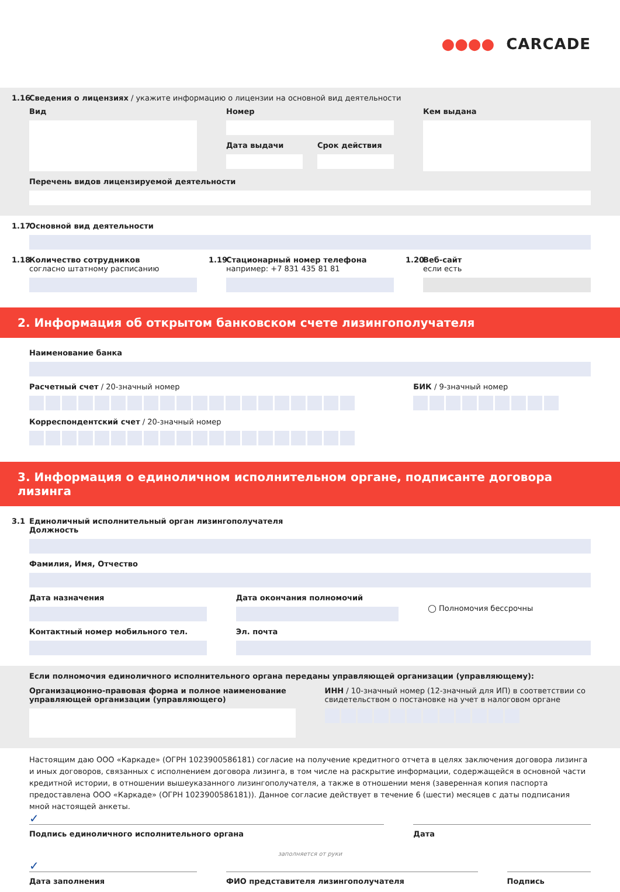●●●● CARCADE
1.16 Сведения о лицензиях / укажите информацию о лицензии на основной вид деятельности
Вид Номер
Дата выдачи Срок действия
Кем выдана
Перечень видов лицензируемой деятельности
1.17 Основной вид деятельности
1.18 Количество сотрудников
согласно штатному расписанию
1.19 Стационарный номер телефона
например: +7 831 435 81 81
1.20 Веб-сайт
если есть
2. Информация об открытом банковском счете лизингополучателя
Наименование банка
Расчетный счет / 20-значный номер
БИК / 9-значный номер
Корреспондентский счет / 20-значный номер
3. Информация о единоличном исполнительном органе, подписанте договора лизинга
3.1 Единоличный исполнительный орган лизингополучателя
Должность
Фамилия, Имя, Отчество
Дата назначения
Контактный номер мобильного тел.
Дата окончания полномочий
◯ Полномочия бессрочны
Эл. почта
Если полномочия единоличного исполнительного органа переданы управляющей организации (управляющему):
Организационно-правовая форма и полное наименование управляющей организации (управляющего)
ИНН / 10-значный номер (12-значный для ИП) в соответствии со свидетельством о постановке на учет в налоговом органе
Настоящим даю ООО «Каркаде» (ОГРН 1023900586181) согласие на получение кредитного отчета в целях заключения договора лизинга и иных договоров, связанных с исполнением договора лизинга, в том числе на раскрытие информации, содержащейся в основной части кредитной истории, в отношении вышеуказанного лизингополучателя, а также в отношении меня (заверенная копия паспорта предоставлена ООО «Каркаде» (ОГРН 1023900586181)). Данное согласие действует в течение 6 (шести) месяцев с даты подписания мной настоящей анкеты.
✓
Подпись единоличного исполнительного органа
Дата
заполняется от руки
✓
Дата заполнения ФИО представителя лизингополучателя
Подпись